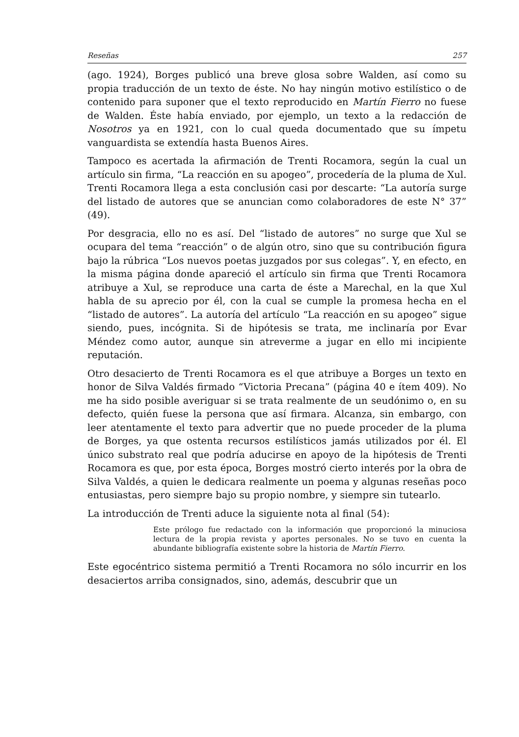Reseñas 257
(ago. 1924), Borges publicó una breve glosa sobre Walden, así como su propia traducción de un texto de éste. No hay ningún motivo estilístico o de contenido para suponer que el texto reproducido en Martín Fierro no fuese de Walden. Éste había enviado, por ejemplo, un texto a la redacción de Nosotros ya en 1921, con lo cual queda documentado que su ímpetu vanguardista se extendía hasta Buenos Aires.
Tampoco es acertada la afirmación de Trenti Rocamora, según la cual un artículo sin firma, “La reacción en su apogeo”, procedería de la pluma de Xul. Trenti Rocamora llega a esta conclusión casi por descarte: “La autoría surge del listado de autores que se anuncian como colaboradores de este N° 37” (49).
Por desgracia, ello no es así. Del “listado de autores” no surge que Xul se ocupara del tema “reacción” o de algún otro, sino que su contribución figura bajo la rúbrica “Los nuevos poetas juzgados por sus colegas”. Y, en efecto, en la misma página donde apareció el artículo sin firma que Trenti Rocamora atribuye a Xul, se reproduce una carta de éste a Marechal, en la que Xul habla de su aprecio por él, con la cual se cumple la promesa hecha en el “listado de autores”. La autoría del artículo “La reacción en su apogeo” sigue siendo, pues, incógnita. Si de hipótesis se trata, me inclinaría por Evar Méndez como autor, aunque sin atreverme a jugar en ello mi incipiente reputación.
Otro desacierto de Trenti Rocamora es el que atribuye a Borges un texto en honor de Silva Valdés firmado “Victoria Precana” (página 40 e ítem 409). No me ha sido posible averiguar si se trata realmente de un seudónimo o, en su defecto, quién fuese la persona que así firmara. Alcanza, sin embargo, con leer atentamente el texto para advertir que no puede proceder de la pluma de Borges, ya que ostenta recursos estilísticos jamás utilizados por él. El único substrato real que podría aducirse en apoyo de la hipótesis de Trenti Rocamora es que, por esta época, Borges mostró cierto interés por la obra de Silva Valdés, a quien le dedicara realmente un poema y algunas reseñas poco entusiastas, pero siempre bajo su propio nombre, y siempre sin tutearlo.
La introducción de Trenti aduce la siguiente nota al final (54):
Este prólogo fue redactado con la información que proporcionó la minuciosa lectura de la propia revista y aportes personales. No se tuvo en cuenta la abundante bibliografía existente sobre la historia de Martín Fierro.
Este egocéntrico sistema permitió a Trenti Rocamora no sólo incurrir en los desaciertos arriba consignados, sino, además, descubrir que un